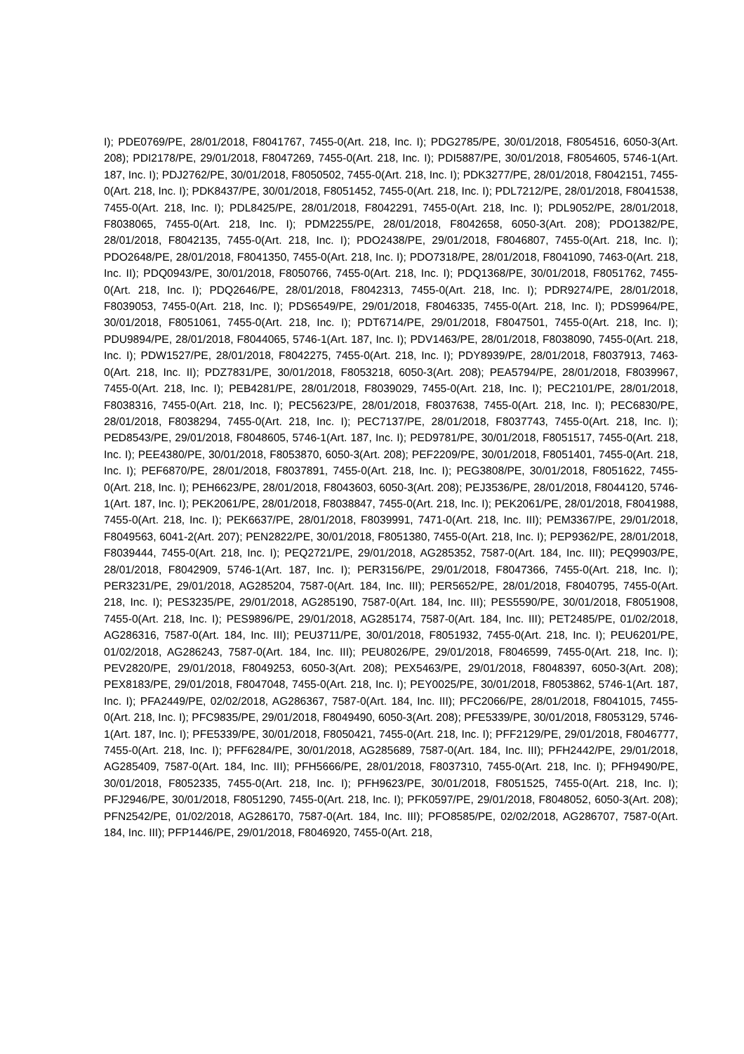I); PDE0769/PE, 28/01/2018, F8041767, 7455-0(Art. 218, Inc. I); PDG2785/PE, 30/01/2018, F8054516, 6050-3(Art. 208); PDI2178/PE, 29/01/2018, F8047269, 7455-0(Art. 218, Inc. I); PDI5887/PE, 30/01/2018, F8054605, 5746-1(Art. 187, Inc. I); PDJ2762/PE, 30/01/2018, F8050502, 7455-0(Art. 218, Inc. I); PDK3277/PE, 28/01/2018, F8042151, 7455-0(Art. 218, Inc. I); PDK8437/PE, 30/01/2018, F8051452, 7455-0(Art. 218, Inc. I); PDL7212/PE, 28/01/2018, F8041538, 7455-0(Art. 218, Inc. I); PDL8425/PE, 28/01/2018, F8042291, 7455-0(Art. 218, Inc. I); PDL9052/PE, 28/01/2018, F8038065, 7455-0(Art. 218, Inc. I); PDM2255/PE, 28/01/2018, F8042658, 6050-3(Art. 208); PDO1382/PE, 28/01/2018, F8042135, 7455-0(Art. 218, Inc. I); PDO2438/PE, 29/01/2018, F8046807, 7455-0(Art. 218, Inc. I); PDO2648/PE, 28/01/2018, F8041350, 7455-0(Art. 218, Inc. I); PDO7318/PE, 28/01/2018, F8041090, 7463-0(Art. 218, Inc. II); PDQ0943/PE, 30/01/2018, F8050766, 7455-0(Art. 218, Inc. I); PDQ1368/PE, 30/01/2018, F8051762, 7455-0(Art. 218, Inc. I); PDQ2646/PE, 28/01/2018, F8042313, 7455-0(Art. 218, Inc. I); PDR9274/PE, 28/01/2018, F8039053, 7455-0(Art. 218, Inc. I); PDS6549/PE, 29/01/2018, F8046335, 7455-0(Art. 218, Inc. I); PDS9964/PE, 30/01/2018, F8051061, 7455-0(Art. 218, Inc. I); PDT6714/PE, 29/01/2018, F8047501, 7455-0(Art. 218, Inc. I); PDU9894/PE, 28/01/2018, F8044065, 5746-1(Art. 187, Inc. I); PDV1463/PE, 28/01/2018, F8038090, 7455-0(Art. 218, Inc. I); PDW1527/PE, 28/01/2018, F8042275, 7455-0(Art. 218, Inc. I); PDY8939/PE, 28/01/2018, F8037913, 7463-0(Art. 218, Inc. II); PDZ7831/PE, 30/01/2018, F8053218, 6050-3(Art. 208); PEA5794/PE, 28/01/2018, F8039967, 7455-0(Art. 218, Inc. I); PEB4281/PE, 28/01/2018, F8039029, 7455-0(Art. 218, Inc. I); PEC2101/PE, 28/01/2018, F8038316, 7455-0(Art. 218, Inc. I); PEC5623/PE, 28/01/2018, F8037638, 7455-0(Art. 218, Inc. I); PEC6830/PE, 28/01/2018, F8038294, 7455-0(Art. 218, Inc. I); PEC7137/PE, 28/01/2018, F8037743, 7455-0(Art. 218, Inc. I); PED8543/PE, 29/01/2018, F8048605, 5746-1(Art. 187, Inc. I); PED9781/PE, 30/01/2018, F8051517, 7455-0(Art. 218, Inc. I); PEE4380/PE, 30/01/2018, F8053870, 6050-3(Art. 208); PEF2209/PE, 30/01/2018, F8051401, 7455-0(Art. 218, Inc. I); PEF6870/PE, 28/01/2018, F8037891, 7455-0(Art. 218, Inc. I); PEG3808/PE, 30/01/2018, F8051622, 7455-0(Art. 218, Inc. I); PEH6623/PE, 28/01/2018, F8043603, 6050-3(Art. 208); PEJ3536/PE, 28/01/2018, F8044120, 5746-1(Art. 187, Inc. I); PEK2061/PE, 28/01/2018, F8038847, 7455-0(Art. 218, Inc. I); PEK2061/PE, 28/01/2018, F8041988, 7455-0(Art. 218, Inc. I); PEK6637/PE, 28/01/2018, F8039991, 7471-0(Art. 218, Inc. III); PEM3367/PE, 29/01/2018, F8049563, 6041-2(Art. 207); PEN2822/PE, 30/01/2018, F8051380, 7455-0(Art. 218, Inc. I); PEP9362/PE, 28/01/2018, F8039444, 7455-0(Art. 218, Inc. I); PEQ2721/PE, 29/01/2018, AG285352, 7587-0(Art. 184, Inc. III); PEQ9903/PE, 28/01/2018, F8042909, 5746-1(Art. 187, Inc. I); PER3156/PE, 29/01/2018, F8047366, 7455-0(Art. 218, Inc. I); PER3231/PE, 29/01/2018, AG285204, 7587-0(Art. 184, Inc. III); PER5652/PE, 28/01/2018, F8040795, 7455-0(Art. 218, Inc. I); PES3235/PE, 29/01/2018, AG285190, 7587-0(Art. 184, Inc. III); PES5590/PE, 30/01/2018, F8051908, 7455-0(Art. 218, Inc. I); PES9896/PE, 29/01/2018, AG285174, 7587-0(Art. 184, Inc. III); PET2485/PE, 01/02/2018, AG286316, 7587-0(Art. 184, Inc. III); PEU3711/PE, 30/01/2018, F8051932, 7455-0(Art. 218, Inc. I); PEU6201/PE, 01/02/2018, AG286243, 7587-0(Art. 184, Inc. III); PEU8026/PE, 29/01/2018, F8046599, 7455-0(Art. 218, Inc. I); PEV2820/PE, 29/01/2018, F8049253, 6050-3(Art. 208); PEX5463/PE, 29/01/2018, F8048397, 6050-3(Art. 208); PEX8183/PE, 29/01/2018, F8047048, 7455-0(Art. 218, Inc. I); PEY0025/PE, 30/01/2018, F8053862, 5746-1(Art. 187, Inc. I); PFA2449/PE, 02/02/2018, AG286367, 7587-0(Art. 184, Inc. III); PFC2066/PE, 28/01/2018, F8041015, 7455-0(Art. 218, Inc. I); PFC9835/PE, 29/01/2018, F8049490, 6050-3(Art. 208); PFE5339/PE, 30/01/2018, F8053129, 5746-1(Art. 187, Inc. I); PFE5339/PE, 30/01/2018, F8050421, 7455-0(Art. 218, Inc. I); PFF2129/PE, 29/01/2018, F8046777, 7455-0(Art. 218, Inc. I); PFF6284/PE, 30/01/2018, AG285689, 7587-0(Art. 184, Inc. III); PFH2442/PE, 29/01/2018, AG285409, 7587-0(Art. 184, Inc. III); PFH5666/PE, 28/01/2018, F8037310, 7455-0(Art. 218, Inc. I); PFH9490/PE, 30/01/2018, F8052335, 7455-0(Art. 218, Inc. I); PFH9623/PE, 30/01/2018, F8051525, 7455-0(Art. 218, Inc. I); PFJ2946/PE, 30/01/2018, F8051290, 7455-0(Art. 218, Inc. I); PFK0597/PE, 29/01/2018, F8048052, 6050-3(Art. 208); PFN2542/PE, 01/02/2018, AG286170, 7587-0(Art. 184, Inc. III); PFO8585/PE, 02/02/2018, AG286707, 7587-0(Art. 184, Inc. III); PFP1446/PE, 29/01/2018, F8046920, 7455-0(Art. 218,